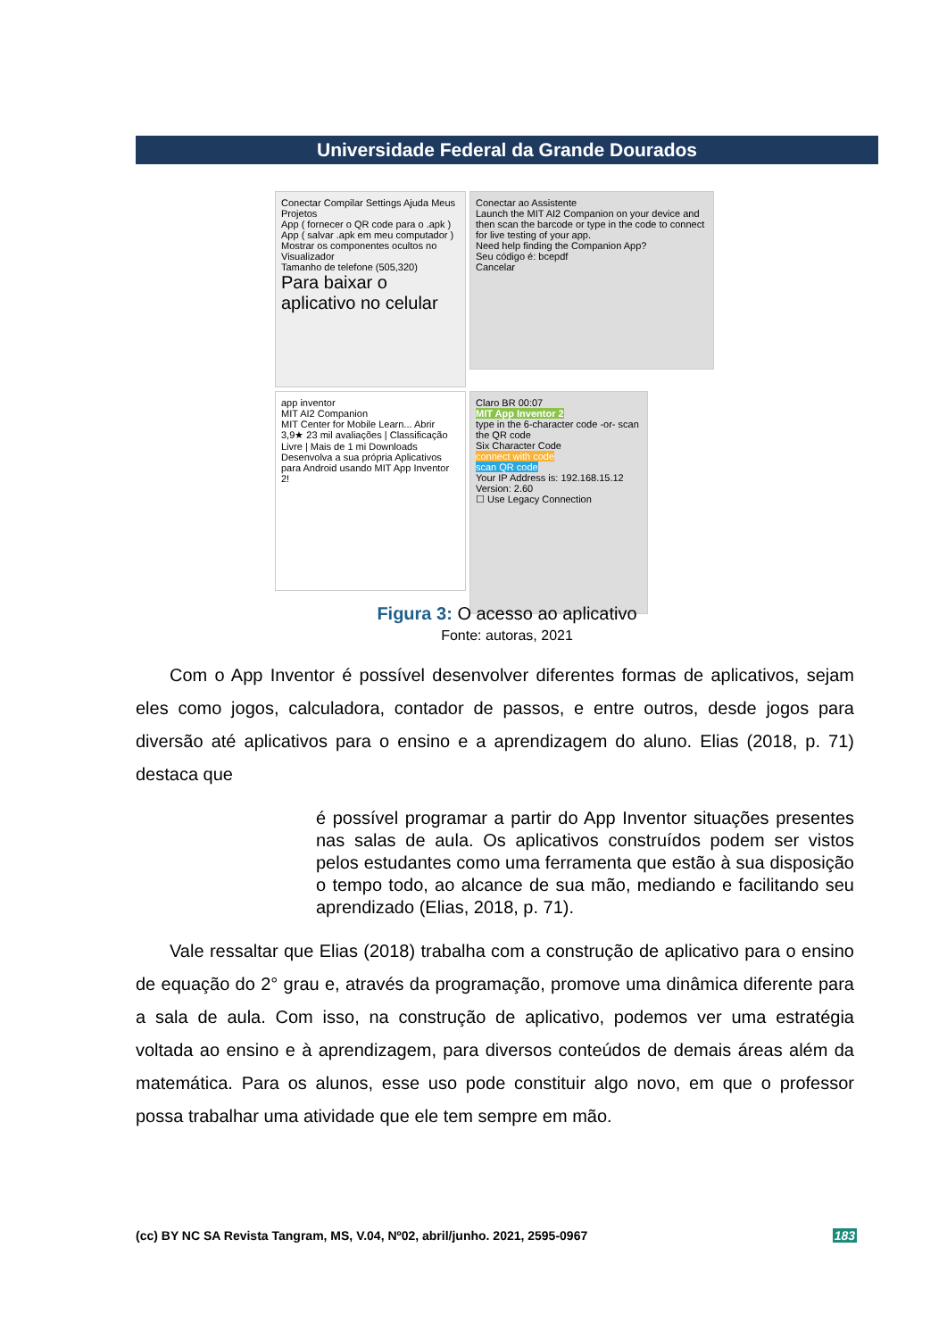Universidade Federal da Grande Dourados
Conectar Compilar Settings Ajuda Meus Projetos
App ( fornecer o QR code para o .apk )
App ( salvar .apk em meu computador )
Mostrar os componentes ocultos no Visualizador
Tamanho de telefone (505,320)
Para baixar o aplicativo no celular
Conectar ao Assistente
Launch the MIT AI2 Companion on your device and then scan the barcode or type in the code to connect for live testing of your app.
Need help finding the Companion App?
Seu código é: bcepdf
Cancelar
app inventor
MIT AI2 Companion
MIT Center for Mobile Learn... Abrir
3,9★ 23 mil avaliações | Classificação Livre | Mais de 1 mi Downloads
Desenvolva a sua própria Aplicativos para Android usando MIT App Inventor 2!
Claro BR 00:07
MIT App Inventor 2
type in the 6-character code -or- scan the QR code
Six Character Code
connect with code
scan QR code
Your IP Address is: 192.168.15.12
Version: 2.60
☐ Use Legacy Connection
Figura 3: O acesso ao aplicativo
Fonte: autoras, 2021
Com o App Inventor é possível desenvolver diferentes formas de aplicativos, sejam eles como jogos, calculadora, contador de passos, e entre outros, desde jogos para diversão até aplicativos para o ensino e a aprendizagem do aluno. Elias (2018, p. 71) destaca que
é possível programar a partir do App Inventor situações presentes nas salas de aula. Os aplicativos construídos podem ser vistos pelos estudantes como uma ferramenta que estão à sua disposição o tempo todo, ao alcance de sua mão, mediando e facilitando seu aprendizado (Elias, 2018, p. 71).
Vale ressaltar que Elias (2018) trabalha com a construção de aplicativo para o ensino de equação do 2° grau e, através da programação, promove uma dinâmica diferente para a sala de aula. Com isso, na construção de aplicativo, podemos ver uma estratégia voltada ao ensino e à aprendizagem, para diversos conteúdos de demais áreas além da matemática. Para os alunos, esse uso pode constituir algo novo, em que o professor possa trabalhar uma atividade que ele tem sempre em mão.
(cc) BY NC SA Revista Tangram, MS, V.04, Nº02, abril/junho. 2021, 2595-0967 183